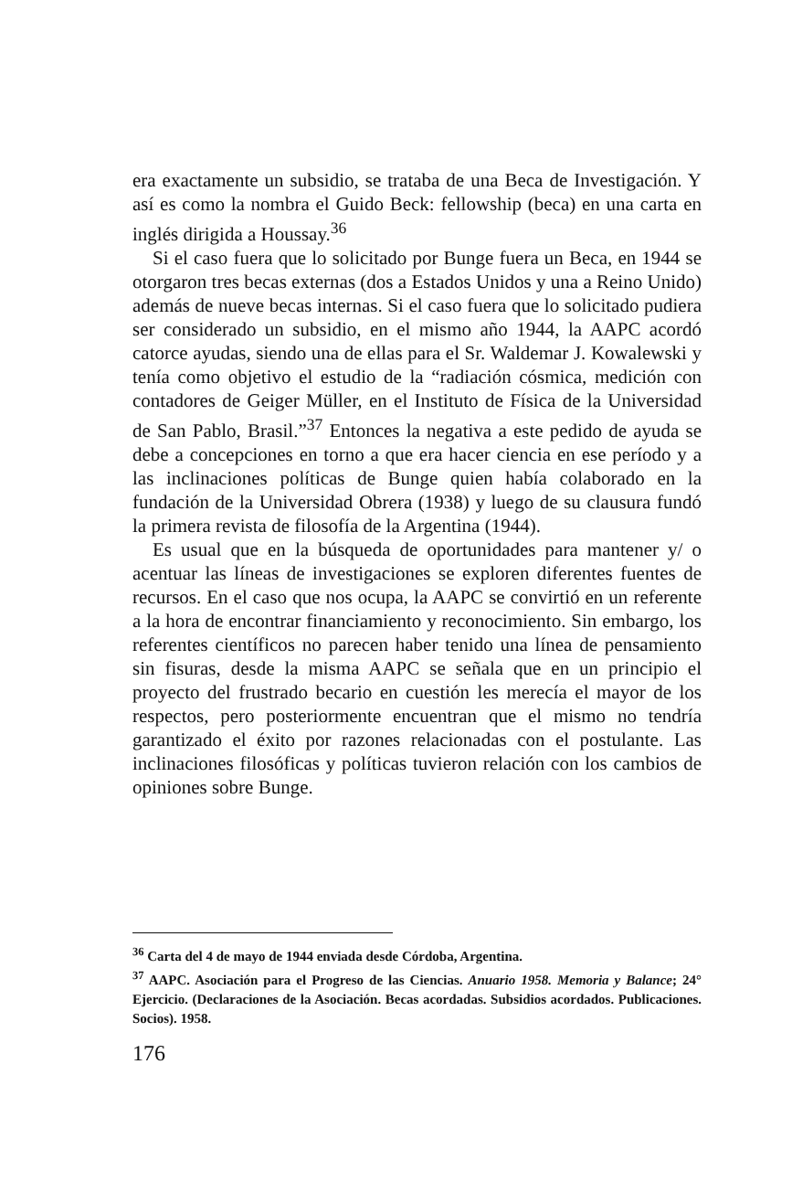era exactamente un subsidio, se trataba de una Beca de Investigación. Y así es como la nombra el Guido Beck: fellowship (beca) en una carta en inglés dirigida a Houssay.<sup>36</sup>
Si el caso fuera que lo solicitado por Bunge fuera un Beca, en 1944 se otorgaron tres becas externas (dos a Estados Unidos y una a Reino Unido) además de nueve becas internas. Si el caso fuera que lo solicitado pudiera ser considerado un subsidio, en el mismo año 1944, la AAPC acordó catorce ayudas, siendo una de ellas para el Sr. Waldemar J. Kowalewski y tenía como objetivo el estudio de la “radiación cósmica, medición con contadores de Geiger Müller, en el Instituto de Física de la Universidad de San Pablo, Brasil.”<sup>37</sup> Entonces la negativa a este pedido de ayuda se debe a concepciones en torno a que era hacer ciencia en ese período y a las inclinaciones políticas de Bunge quien había colaborado en la fundación de la Universidad Obrera (1938) y luego de su clausura fundó la primera revista de filosofía de la Argentina (1944).
Es usual que en la búsqueda de oportunidades para mantener y/ o acentuar las líneas de investigaciones se exploren diferentes fuentes de recursos. En el caso que nos ocupa, la AAPC se convirtió en un referente a la hora de encontrar financiamiento y reconocimiento. Sin embargo, los referentes científicos no parecen haber tenido una línea de pensamiento sin fisuras, desde la misma AAPC se señala que en un principio el proyecto del frustrado becario en cuestión les merecía el mayor de los respectos, pero posteriormente encuentran que el mismo no tendría garantizado el éxito por razones relacionadas con el postulante. Las inclinaciones filosóficas y políticas tuvieron relación con los cambios de opiniones sobre Bunge.
<sup>36</sup> Carta del 4 de mayo de 1944 enviada desde Córdoba, Argentina.
<sup>37</sup> AAPC. Asociación para el Progreso de las Ciencias. Anuario 1958. Memoria y Balance; 24° Ejercicio. (Declaraciones de la Asociación. Becas acordadas. Subsidios acordados. Publicaciones. Socios). 1958.
176